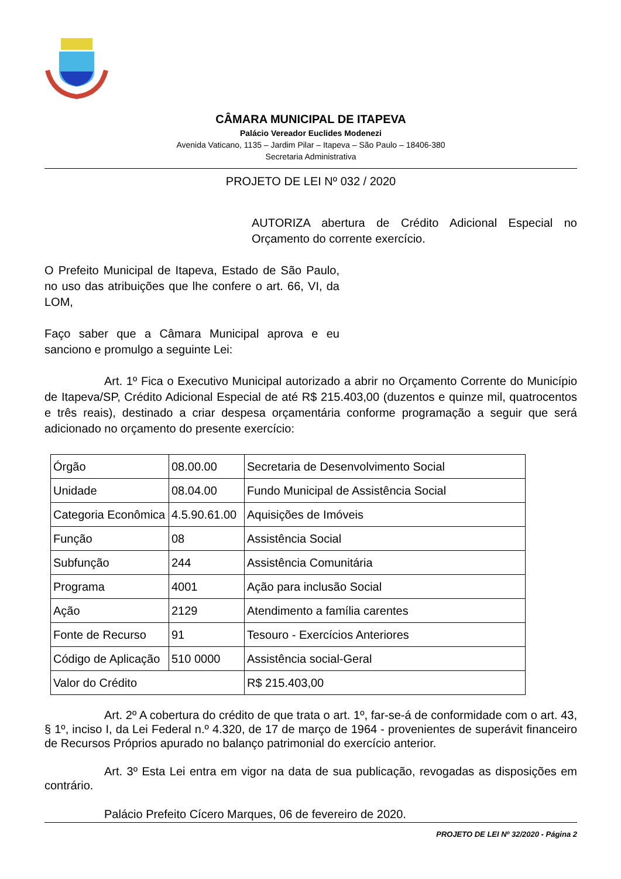CÂMARA MUNICIPAL DE ITAPEVA
Palácio Vereador Euclides Modenezi
Avenida Vaticano, 1135 – Jardim Pilar – Itapeva – São Paulo – 18406-380
Secretaria Administrativa
PROJETO DE LEI Nº 032 / 2020
AUTORIZA abertura de Crédito Adicional Especial no Orçamento do corrente exercício.
O Prefeito Municipal de Itapeva, Estado de São Paulo, no uso das atribuições que lhe confere o art. 66, VI, da LOM,
Faço saber que a Câmara Municipal aprova e eu sanciono e promulgo a seguinte Lei:
Art. 1º Fica o Executivo Municipal autorizado a abrir no Orçamento Corrente do Município de Itapeva/SP, Crédito Adicional Especial de até R$ 215.403,00 (duzentos e quinze mil, quatrocentos e três reais), destinado a criar despesa orçamentária conforme programação a seguir que será adicionado no orçamento do presente exercício:
| Órgão | 08.00.00 | Secretaria de Desenvolvimento Social |
| Unidade | 08.04.00 | Fundo Municipal de Assistência Social |
| Categoria Econômica | 4.5.90.61.00 | Aquisições de Imóveis |
| Função | 08 | Assistência Social |
| Subfunção | 244 | Assistência Comunitária |
| Programa | 4001 | Ação para inclusão Social |
| Ação | 2129 | Atendimento a família carentes |
| Fonte de Recurso | 91 | Tesouro - Exercícios Anteriores |
| Código de Aplicação | 510 0000 | Assistência social-Geral |
| Valor do Crédito | | R$ 215.403,00 |
Art. 2º A cobertura do crédito de que trata o art. 1º, far-se-á de conformidade com o art. 43, § 1º, inciso I, da Lei Federal n.º 4.320, de 17 de março de 1964 - provenientes de superávit financeiro de Recursos Próprios apurado no balanço patrimonial do exercício anterior.
Art. 3º Esta Lei entra em vigor na data de sua publicação, revogadas as disposições em contrário.
Palácio Prefeito Cícero Marques, 06 de fevereiro de 2020.
PROJETO DE LEI Nº 32/2020 - Página 2